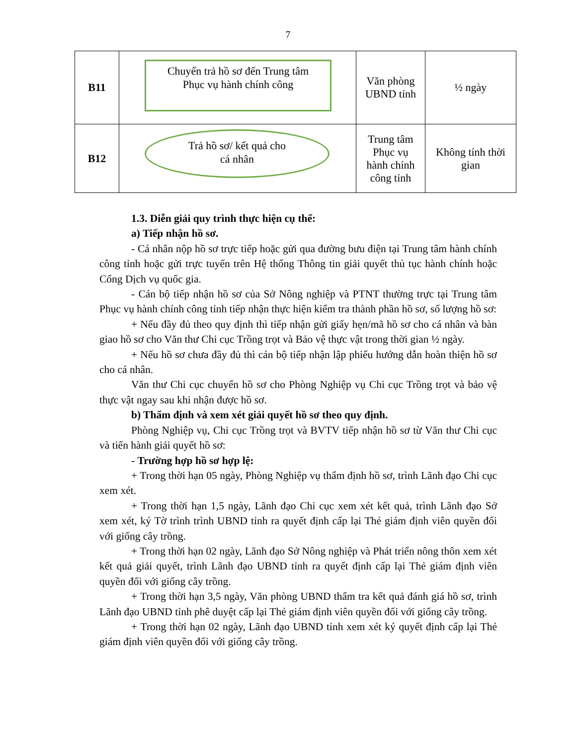7
| B11 | Chuyển trả hồ sơ đến Trung tâm Phục vụ hành chính công | Văn phòng UBND tỉnh | ½ ngày |
| B12 | Trả hồ sơ/ kết quả cho cá nhân | Trung tâm Phục vụ hành chính công tỉnh | Không tính thời gian |
1.3. Diễn giải quy trình thực hiện cụ thể:
a) Tiếp nhận hồ sơ.
- Cá nhân nộp hồ sơ trực tiếp hoặc gửi qua đường bưu điện tại Trung tâm hành chính công tỉnh hoặc gửi trực tuyến trên Hệ thống Thông tin giải quyết thủ tục hành chính hoặc Cổng Dịch vụ quốc gia.
- Cán bộ tiếp nhận hồ sơ của Sở Nông nghiệp và PTNT thường trực tại Trung tâm Phục vụ hành chính công tỉnh tiếp nhận thực hiện kiểm tra thành phần hồ sơ, số lượng hồ sơ:
+ Nếu đầy đủ theo quy định thì tiếp nhận gửi giấy hẹn/mã hồ sơ cho cá nhân và bàn giao hồ sơ cho Văn thư Chi cục Trồng trọt và Bảo vệ thực vật trong thời gian ½ ngày.
+ Nếu hồ sơ chưa đầy đủ thì cán bộ tiếp nhận lập phiếu hướng dẫn hoàn thiện hồ sơ cho cá nhân.
Văn thư Chi cục chuyển hồ sơ cho Phòng Nghiệp vụ Chi cục Trồng trọt và bảo vệ thực vật ngay sau khi nhận được hồ sơ.
b) Thẩm định và xem xét giải quyết hồ sơ theo quy định.
Phòng Nghiệp vụ, Chi cục Trồng trọt và BVTV tiếp nhận hồ sơ từ Văn thư Chi cục và tiến hành giải quyết hồ sơ:
- Trường hợp hồ sơ hợp lệ:
+ Trong thời hạn 05 ngày, Phòng Nghiệp vụ thẩm định hồ sơ, trình Lãnh đạo Chi cục xem xét.
+ Trong thời hạn 1,5 ngày, Lãnh đạo Chi cục xem xét kết quả, trình Lãnh đạo Sở xem xét, ký Tờ trình trình UBND tỉnh ra quyết định cấp lại Thẻ giám định viên quyền đối với giống cây trồng.
+ Trong thời hạn 02 ngày, Lãnh đạo Sở Nông nghiệp và Phát triển nông thôn xem xét kết quả giải quyết, trình Lãnh đạo UBND tỉnh ra quyết định cấp lại Thẻ giám định viên quyền đối với giống cây trồng.
+ Trong thời hạn 3,5 ngày, Văn phòng UBND thẩm tra kết quả đánh giá hồ sơ, trình Lãnh đạo UBND tỉnh phê duyệt cấp lại Thẻ giám định viên quyền đối với giống cây trồng.
+ Trong thời hạn 02 ngày, Lãnh đạo UBND tỉnh xem xét ký quyết định cấp lại Thẻ giám định viên quyền đối với giống cây trồng.